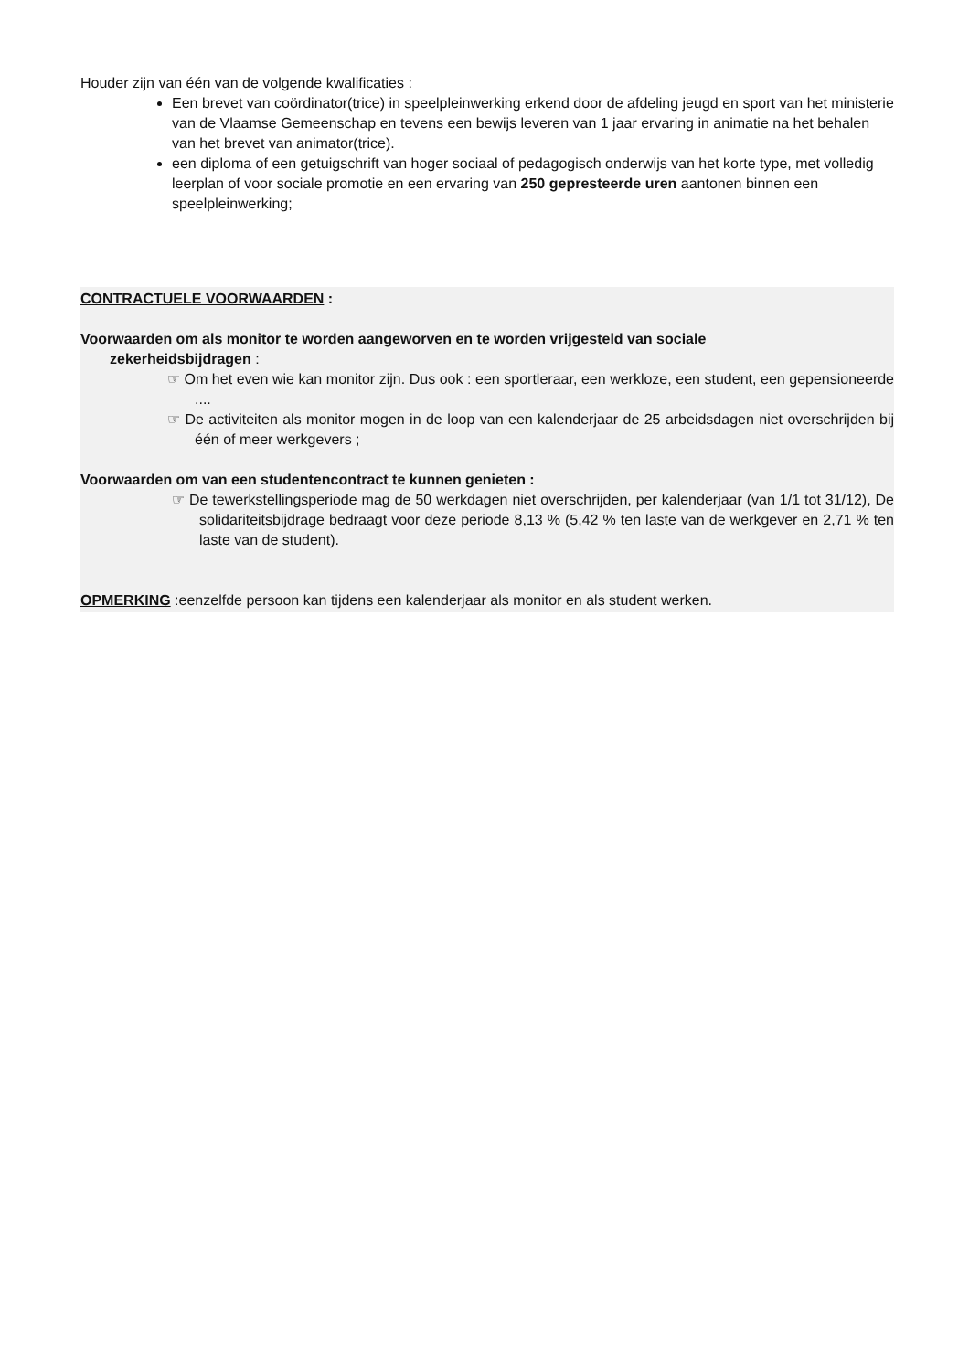Houder zijn van één van de volgende kwalificaties :
Een brevet van coördinator(trice) in speelpleinwerking erkend door de afdeling jeugd en sport van het ministerie van de Vlaamse Gemeenschap en tevens een bewijs leveren van 1 jaar ervaring in animatie na het behalen van het brevet van animator(trice).
een diploma of een getuigschrift van hoger sociaal of pedagogisch onderwijs van het korte type, met volledig leerplan of voor sociale promotie en een ervaring van 250 gepresteerde uren aantonen binnen een speelpleinwerking;
CONTRACTUELE VOORWAARDEN :
Voorwaarden om als monitor te worden aangeworven en te worden vrijgesteld van sociale
zekerheidsbijdragen :
☞ Om het even wie kan monitor zijn. Dus ook : een sportleraar, een werkloze, een student, een gepensioneerde ....
☞ De activiteiten als monitor mogen in de loop van een kalenderjaar de 25 arbeidsdagen niet overschrijden bij één of meer werkgevers ;
Voorwaarden om van een studentencontract te kunnen genieten :
☞ De tewerkstellingsperiode mag de 50 werkdagen niet overschrijden, per kalenderjaar (van 1/1 tot 31/12), De solidariteitsbijdrage bedraagt voor deze periode 8,13 % (5,42 % ten laste van de werkgever en 2,71 % ten laste van de student).
OPMERKING :eenzelfde persoon kan tijdens een kalenderjaar als monitor en als student werken.